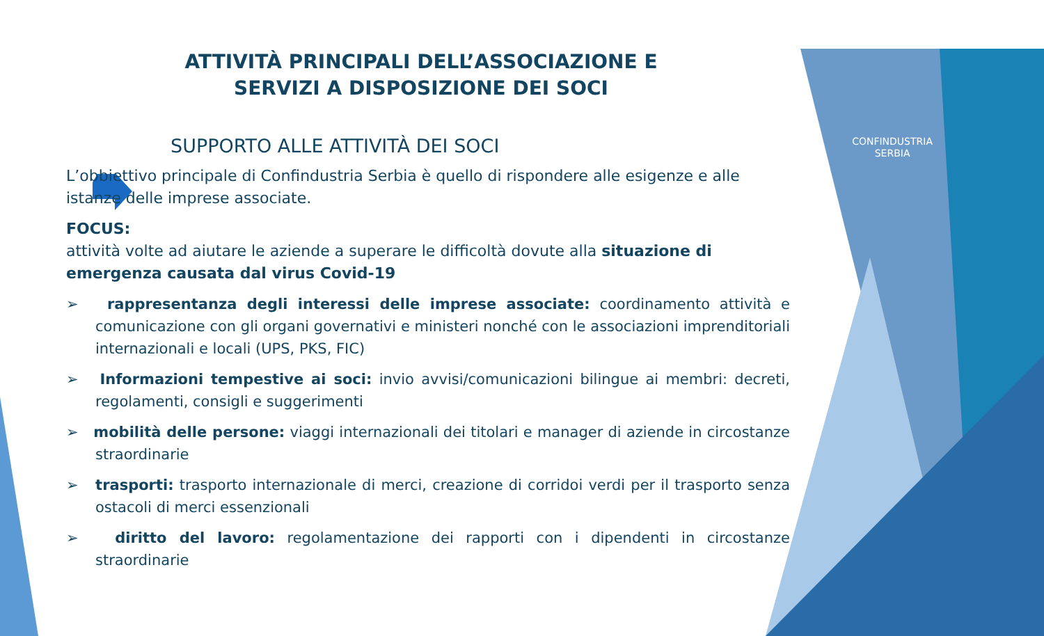CONFINDUSTRIA
SERBIA
ATTIVITÀ PRINCIPALI DELL’ASSOCIAZIONE E SERVIZI A DISPOSIZIONE DEI SOCI
SUPPORTO ALLE ATTIVITÀ DEI SOCI
L’obbiettivo principale di Confindustria Serbia è quello di rispondere alle esigenze e alle istanze delle imprese associate.
FOCUS:
attività volte ad aiutare le aziende a superare le difficoltà dovute alla situazione di emergenza causata dal virus Covid-19
➢ rappresentanza degli interessi delle imprese associate: coordinamento attività e comunicazione con gli organi governativi e ministeri nonché con le associazioni imprenditoriali internazionali e locali (UPS, PKS, FIC)
➢ Informazioni tempestive ai soci: invio avvisi/comunicazioni bilingue ai membri: decreti, regolamenti, consigli e suggerimenti
➢ mobilità delle persone: viaggi internazionali dei titolari e manager di aziende in circostanze straordinarie
➢ trasporti: trasporto internazionale di merci, creazione di corridoi verdi per il trasporto senza ostacoli di merci essenzionali
➢ diritto del lavoro: regolamentazione dei rapporti con i dipendenti in circostanze straordinarie